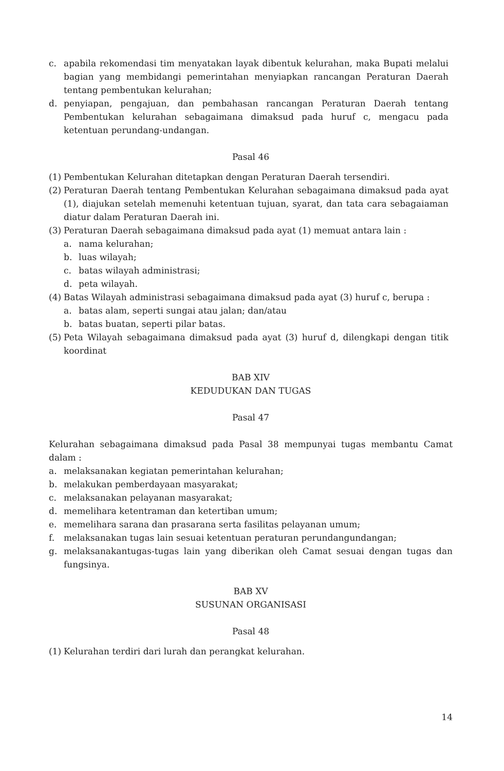c. apabila rekomendasi tim menyatakan layak dibentuk kelurahan, maka Bupati melalui bagian yang membidangi pemerintahan menyiapkan rancangan Peraturan Daerah tentang pembentukan kelurahan;
d. penyiapan, pengajuan, dan pembahasan rancangan Peraturan Daerah tentang Pembentukan kelurahan sebagaimana dimaksud pada huruf c, mengacu pada ketentuan perundang-undangan.
Pasal 46
(1) Pembentukan Kelurahan ditetapkan dengan Peraturan Daerah tersendiri.
(2) Peraturan Daerah tentang Pembentukan Kelurahan sebagaimana dimaksud pada ayat (1), diajukan setelah memenuhi ketentuan tujuan, syarat, dan tata cara sebagaiaman diatur dalam Peraturan Daerah ini.
(3) Peraturan Daerah sebagaimana dimaksud pada ayat (1) memuat antara lain :
a. nama kelurahan;
b. luas wilayah;
c. batas wilayah administrasi;
d. peta wilayah.
(4) Batas Wilayah administrasi sebagaimana dimaksud pada ayat (3) huruf c, berupa :
a. batas alam, seperti sungai atau jalan; dan/atau
b. batas buatan, seperti pilar batas.
(5) Peta Wilayah sebagaimana dimaksud pada ayat (3) huruf d, dilengkapi dengan titik koordinat
BAB XIV
KEDUDUKAN DAN TUGAS
Pasal 47
Kelurahan sebagaimana dimaksud pada Pasal 38 mempunyai tugas membantu Camat dalam :
a. melaksanakan kegiatan pemerintahan kelurahan;
b. melakukan pemberdayaan masyarakat;
c. melaksanakan pelayanan masyarakat;
d. memelihara ketentraman dan ketertiban umum;
e. memelihara sarana dan prasarana serta fasilitas pelayanan umum;
f. melaksanakan tugas lain sesuai ketentuan peraturan perundangundangan;
g. melaksanakantugas-tugas lain yang diberikan oleh Camat sesuai dengan tugas dan fungsinya.
BAB XV
SUSUNAN ORGANISASI
Pasal 48
(1) Kelurahan terdiri dari lurah dan perangkat kelurahan.
14